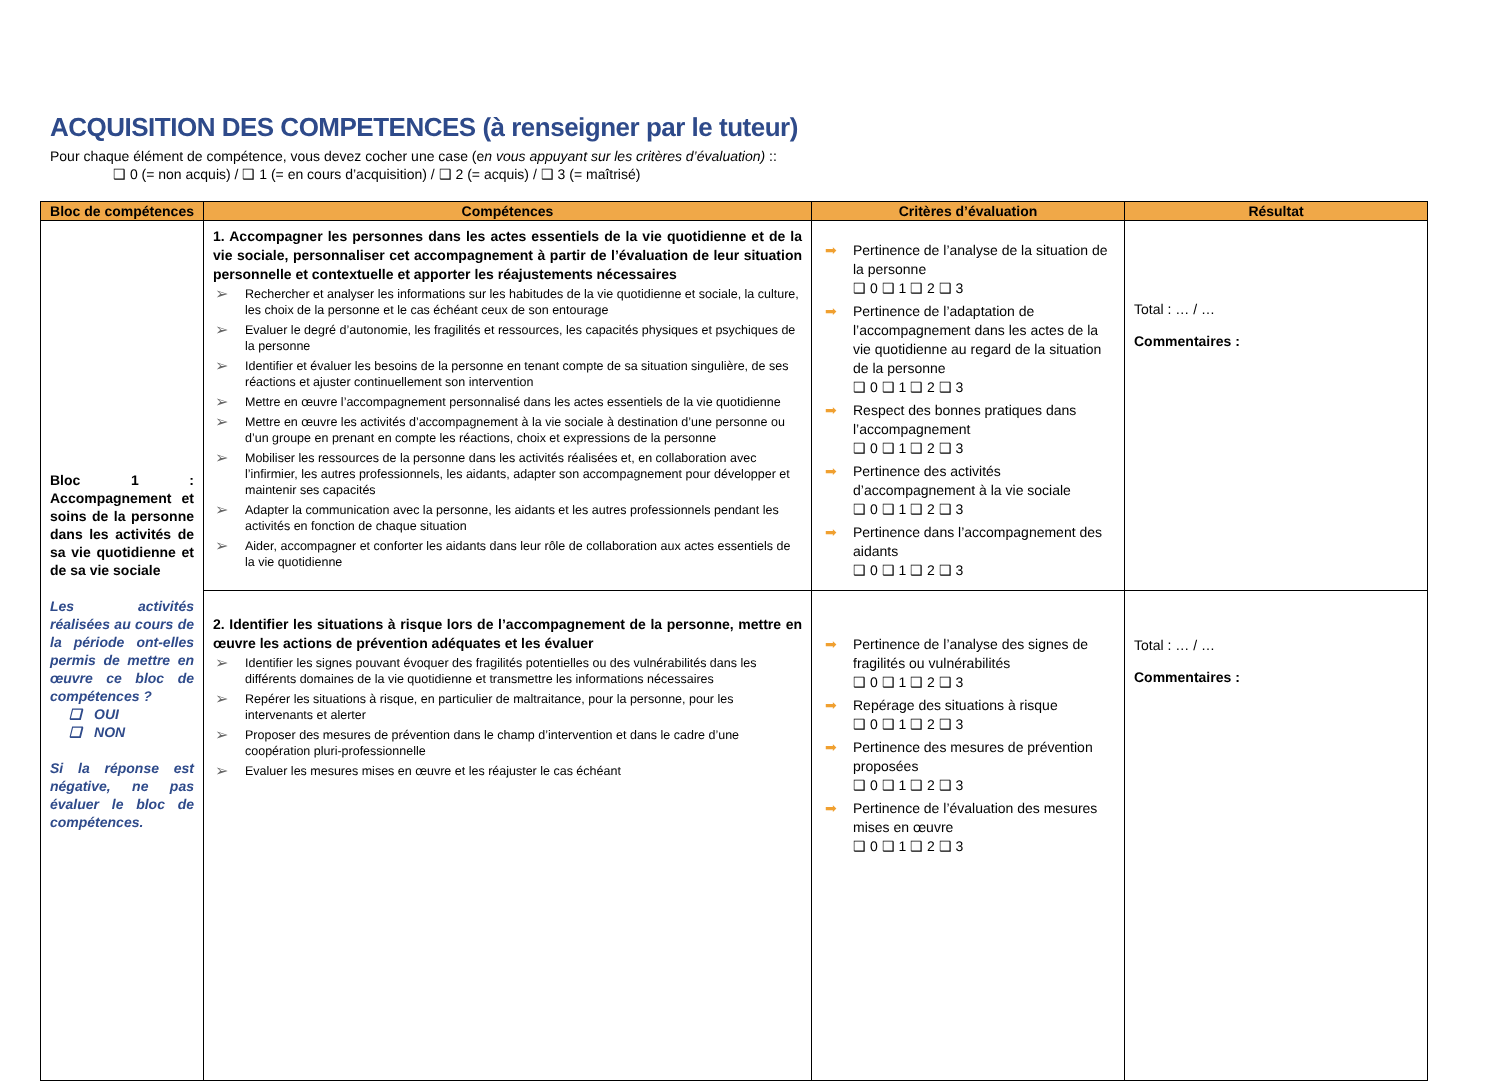ACQUISITION DES COMPETENCES (à renseigner par le tuteur)
Pour chaque élément de compétence, vous devez cocher une case (en vous appuyant sur les critères d’évaluation) ::
❑ 0 (= non acquis) / ❑ 1 (= en cours d’acquisition) / ❑ 2 (= acquis) / ❑ 3 (= maîtrisé)
| Bloc de compétences | Compétences | Critères d’évaluation | Résultat |
| --- | --- | --- | --- |
| Bloc 1 : Accompagnement et soins de la personne dans les activités de sa vie quotidienne et de sa vie sociale Les activités réalisées au cours de la période ont-elles permis de mettre en œuvre ce bloc de compétences ? ❑ OUI ❑ NON Si la réponse est négative, ne pas évaluer le bloc de compétences. | 1. Accompagner les personnes dans les actes essentiels de la vie quotidienne et de la vie sociale, personnaliser cet accompagnement à partir de l’évaluation de leur situation personnelle et contextuelle et apporter les réajustements nécessaires ➢ Rechercher et analyser les informations sur les habitudes de la vie quotidienne et sociale, la culture, les choix de la personne et le cas échéant ceux de son entourage ➢ Evaluer le degré d’autonomie, les fragilités et ressources, les capacités physiques et psychiques de la personne ➢ Identifier et évaluer les besoins de la personne en tenant compte de sa situation singulière, de ses réactions et ajuster continuellement son intervention ➢ Mettre en œuvre l’accompagnement personnalisé dans les actes essentiels de la vie quotidienne ➢ Mettre en œuvre les activités d’accompagnement à la vie sociale à destination d’une personne ou d’un groupe en prenant en compte les réactions, choix et expressions de la personne ➢ Mobiliser les ressources de la personne dans les activités réalisées et, en collaboration avec l’infirmier, les autres professionnels, les aidants, adapter son accompagnement pour développer et maintenir ses capacités ➢ Adapter la communication avec la personne, les aidants et les autres professionnels pendant les activités en fonction de chaque situation ➢ Aider, accompagner et conforter les aidants dans leur rôle de collaboration aux actes essentiels de la vie quotidienne | ➡ Pertinence de l’analyse de la situation de la personne ❑ 0 ❑ 1 ❑ 2 ❑ 3 ➡ Pertinence de l’adaptation de l’accompagnement dans les actes de la vie quotidienne au regard de la situation de la personne ❑ 0 ❑ 1 ❑ 2 ❑ 3 ➡ Respect des bonnes pratiques dans l’accompagnement ❑ 0 ❑ 1 ❑ 2 ❑ 3 ➡ Pertinence des activités d’accompagnement à la vie sociale ❑ 0 ❑ 1 ❑ 2 ❑ 3 ➡ Pertinence dans l’accompagnement des aidants ❑ 0 ❑ 1 ❑ 2 ❑ 3 | Total : … / … Commentaires : |
| | 2. Identifier les situations à risque lors de l’accompagnement de la personne, mettre en œuvre les actions de prévention adéquates et les évaluer ➢ Identifier les signes pouvant évoquer des fragilités potentielles ou des vulnérabilités dans les différents domaines de la vie quotidienne et transmettre les informations nécessaires ➢ Repérer les situations à risque, en particulier de maltraitance, pour la personne, pour les intervenants et alerter ➢ Proposer des mesures de prévention dans le champ d’intervention et dans le cadre d’une coopération pluri-professionnelle ➢ Evaluer les mesures mises en œuvre et les réajuster le cas échéant | ➡ Pertinence de l’analyse des signes de fragilités ou vulnérabilités ❑ 0 ❑ 1 ❑ 2 ❑ 3 ➡ Repérage des situations à risque ❑ 0 ❑ 1 ❑ 2 ❑ 3 ➡ Pertinence des mesures de prévention proposées ❑ 0 ❑ 1 ❑ 2 ❑ 3 ➡ Pertinence de l’évaluation des mesures mises en œuvre ❑ 0 ❑ 1 ❑ 2 ❑ 3 | Total : … / … Commentaires : |